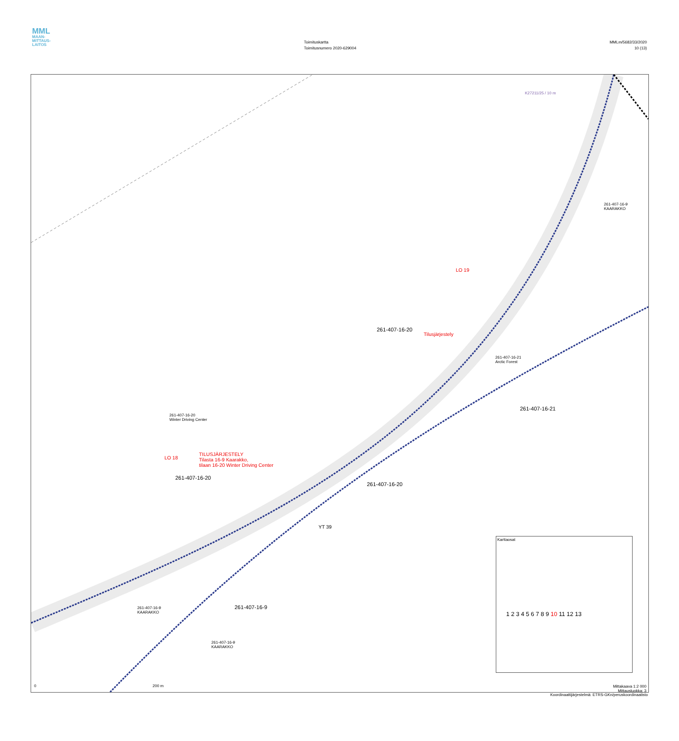MML
MAAN-
MITTAUS-
LAITOS
Toimituskartta
Toimitusnumero 2020-629004
MMLm/5682/33/2020
10 (13)
K27211/25 / 10 m
261-407-16-9
KAARAKKO
LO 19
261-407-16-20
Tilusjärjestely
261-407-16-21
Arctic Forest
261-407-16-21
261-407-16-20
Winter Driving Center
LO 18
TILUSJÄRJESTELY
Tilasta 16-9 Kaarakko,
tilaan 16-20 Winter Driving Center
261-407-16-20
261-407-16-20
YT 39
261-407-16-9
261-407-16-9
KAARAKKO
261-407-16-9
KAARAKKO
0 200 m
Mittakaava 1:2 000
Mittausluokka: 3
Karttaosat
1 2 3 4 5 6 7 8 9 10 11 12 13
Koordinaattijärjestelmä: ETRS-GKn/peruskoordinaatisto